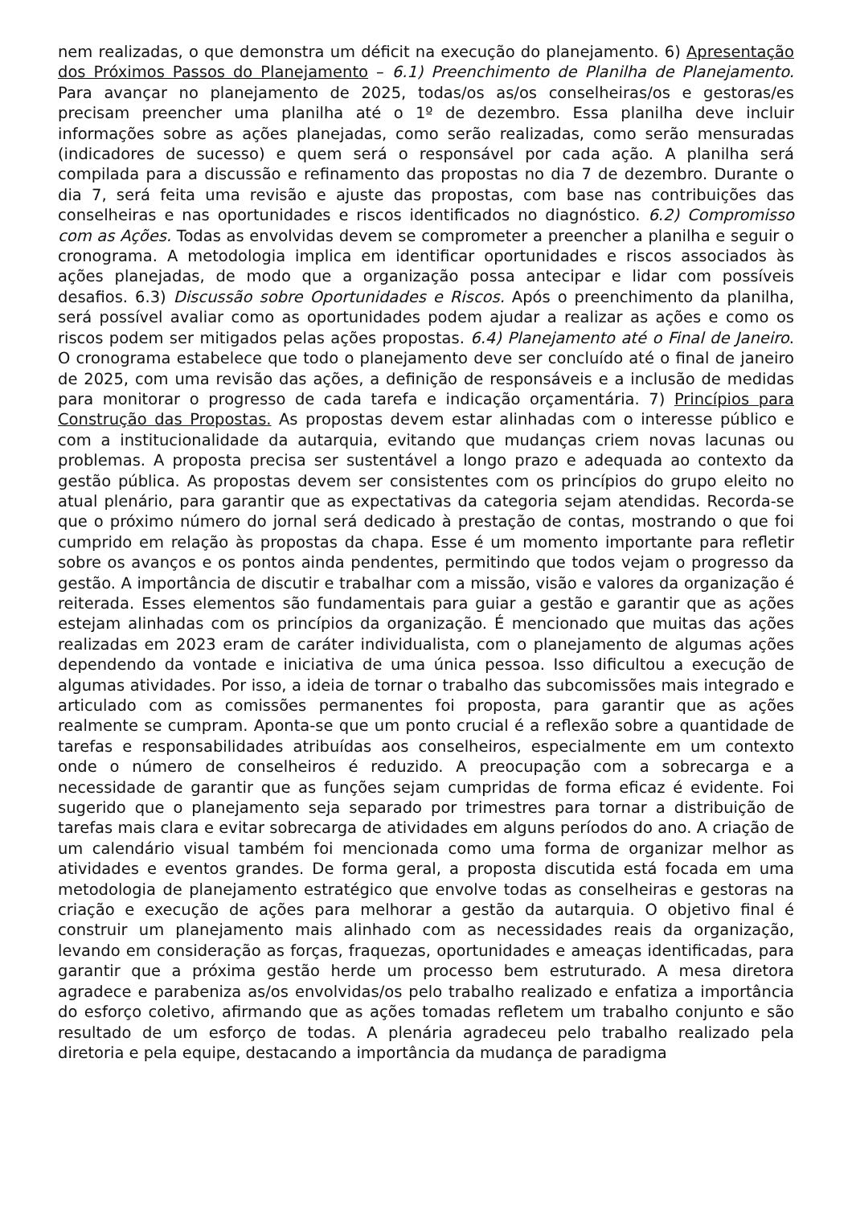nem realizadas, o que demonstra um déficit na execução do planejamento. 6) Apresentação dos Próximos Passos do Planejamento – 6.1) Preenchimento de Planilha de Planejamento. Para avançar no planejamento de 2025, todas/os as/os conselheiras/os e gestoras/es precisam preencher uma planilha até o 1º de dezembro. Essa planilha deve incluir informações sobre as ações planejadas, como serão realizadas, como serão mensuradas (indicadores de sucesso) e quem será o responsável por cada ação. A planilha será compilada para a discussão e refinamento das propostas no dia 7 de dezembro. Durante o dia 7, será feita uma revisão e ajuste das propostas, com base nas contribuições das conselheiras e nas oportunidades e riscos identificados no diagnóstico. 6.2) Compromisso com as Ações. Todas as envolvidas devem se comprometer a preencher a planilha e seguir o cronograma. A metodologia implica em identificar oportunidades e riscos associados às ações planejadas, de modo que a organização possa antecipar e lidar com possíveis desafios. 6.3) Discussão sobre Oportunidades e Riscos. Após o preenchimento da planilha, será possível avaliar como as oportunidades podem ajudar a realizar as ações e como os riscos podem ser mitigados pelas ações propostas. 6.4) Planejamento até o Final de Janeiro. O cronograma estabelece que todo o planejamento deve ser concluído até o final de janeiro de 2025, com uma revisão das ações, a definição de responsáveis e a inclusão de medidas para monitorar o progresso de cada tarefa e indicação orçamentária. 7) Princípios para Construção das Propostas. As propostas devem estar alinhadas com o interesse público e com a institucionalidade da autarquia, evitando que mudanças criem novas lacunas ou problemas. A proposta precisa ser sustentável a longo prazo e adequada ao contexto da gestão pública. As propostas devem ser consistentes com os princípios do grupo eleito no atual plenário, para garantir que as expectativas da categoria sejam atendidas. Recorda-se que o próximo número do jornal será dedicado à prestação de contas, mostrando o que foi cumprido em relação às propostas da chapa. Esse é um momento importante para refletir sobre os avanços e os pontos ainda pendentes, permitindo que todos vejam o progresso da gestão. A importância de discutir e trabalhar com a missão, visão e valores da organização é reiterada. Esses elementos são fundamentais para guiar a gestão e garantir que as ações estejam alinhadas com os princípios da organização. É mencionado que muitas das ações realizadas em 2023 eram de caráter individualista, com o planejamento de algumas ações dependendo da vontade e iniciativa de uma única pessoa. Isso dificultou a execução de algumas atividades. Por isso, a ideia de tornar o trabalho das subcomissões mais integrado e articulado com as comissões permanentes foi proposta, para garantir que as ações realmente se cumpram. Aponta-se que um ponto crucial é a reflexão sobre a quantidade de tarefas e responsabilidades atribuídas aos conselheiros, especialmente em um contexto onde o número de conselheiros é reduzido. A preocupação com a sobrecarga e a necessidade de garantir que as funções sejam cumpridas de forma eficaz é evidente. Foi sugerido que o planejamento seja separado por trimestres para tornar a distribuição de tarefas mais clara e evitar sobrecarga de atividades em alguns períodos do ano. A criação de um calendário visual também foi mencionada como uma forma de organizar melhor as atividades e eventos grandes. De forma geral, a proposta discutida está focada em uma metodologia de planejamento estratégico que envolve todas as conselheiras e gestoras na criação e execução de ações para melhorar a gestão da autarquia. O objetivo final é construir um planejamento mais alinhado com as necessidades reais da organização, levando em consideração as forças, fraquezas, oportunidades e ameaças identificadas, para garantir que a próxima gestão herde um processo bem estruturado. A mesa diretora agradece e parabeniza as/os envolvidas/os pelo trabalho realizado e enfatiza a importância do esforço coletivo, afirmando que as ações tomadas refletem um trabalho conjunto e são resultado de um esforço de todas. A plenária agradeceu pelo trabalho realizado pela diretoria e pela equipe, destacando a importância da mudança de paradigma